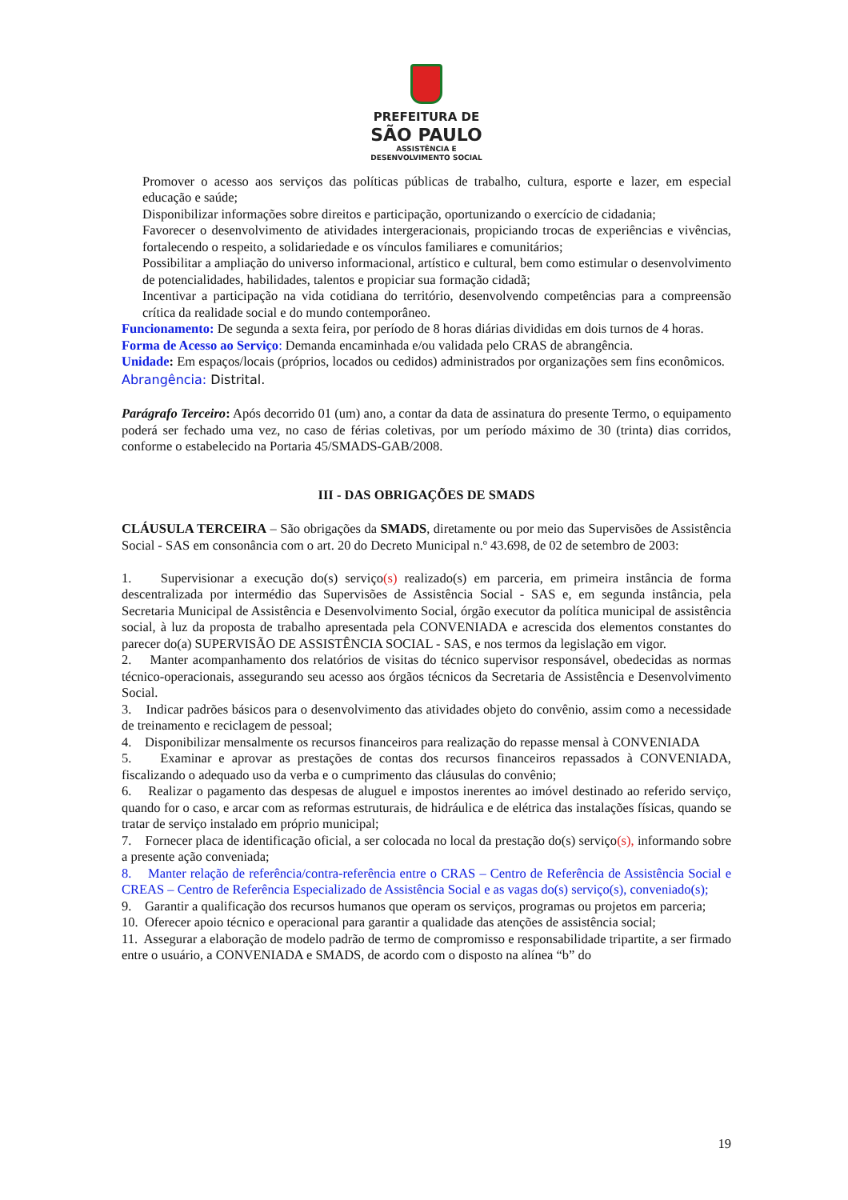PREFEITURA DE
SÃO PAULO
ASSISTÊNCIA E
DESENVOLVIMENTO SOCIAL
Promover o acesso aos serviços das políticas públicas de trabalho, cultura, esporte e lazer, em especial educação e saúde;
Disponibilizar informações sobre direitos e participação, oportunizando o exercício de cidadania;
Favorecer o desenvolvimento de atividades intergeracionais, propiciando trocas de experiências e vivências, fortalecendo o respeito, a solidariedade e os vínculos familiares e comunitários;
Possibilitar a ampliação do universo informacional, artístico e cultural, bem como estimular o desenvolvimento de potencialidades, habilidades, talentos e propiciar sua formação cidadã;
Incentivar a participação na vida cotidiana do território, desenvolvendo competências para a compreensão crítica da realidade social e do mundo contemporâneo.
Funcionamento: De segunda a sexta feira, por período de 8 horas diárias divididas em dois turnos de 4 horas.
Forma de Acesso ao Serviço: Demanda encaminhada e/ou validada pelo CRAS de abrangência.
Unidade: Em espaços/locais (próprios, locados ou cedidos) administrados por organizações sem fins econômicos.
Abrangência: Distrital.
Parágrafo Terceiro: Após decorrido 01 (um) ano, a contar da data de assinatura do presente Termo, o equipamento poderá ser fechado uma vez, no caso de férias coletivas, por um período máximo de 30 (trinta) dias corridos, conforme o estabelecido na Portaria 45/SMADS-GAB/2008.
III - DAS OBRIGAÇÕES DE SMADS
CLÁUSULA TERCEIRA – São obrigações da SMADS, diretamente ou por meio das Supervisões de Assistência Social - SAS em consonância com o art. 20 do Decreto Municipal n.º 43.698, de 02 de setembro de 2003:
1. Supervisionar a execução do(s) serviço(s) realizado(s) em parceria, em primeira instância de forma descentralizada por intermédio das Supervisões de Assistência Social - SAS e, em segunda instância, pela Secretaria Municipal de Assistência e Desenvolvimento Social, órgão executor da política municipal de assistência social, à luz da proposta de trabalho apresentada pela CONVENIADA e acrescida dos elementos constantes do parecer do(a) SUPERVISÃO DE ASSISTÊNCIA SOCIAL - SAS, e nos termos da legislação em vigor.
2. Manter acompanhamento dos relatórios de visitas do técnico supervisor responsável, obedecidas as normas técnico-operacionais, assegurando seu acesso aos órgãos técnicos da Secretaria de Assistência e Desenvolvimento Social.
3. Indicar padrões básicos para o desenvolvimento das atividades objeto do convênio, assim como a necessidade de treinamento e reciclagem de pessoal;
4. Disponibilizar mensalmente os recursos financeiros para realização do repasse mensal à CONVENIADA
5. Examinar e aprovar as prestações de contas dos recursos financeiros repassados à CONVENIADA, fiscalizando o adequado uso da verba e o cumprimento das cláusulas do convênio;
6. Realizar o pagamento das despesas de aluguel e impostos inerentes ao imóvel destinado ao referido serviço, quando for o caso, e arcar com as reformas estruturais, de hidráulica e de elétrica das instalações físicas, quando se tratar de serviço instalado em próprio municipal;
7. Fornecer placa de identificação oficial, a ser colocada no local da prestação do(s) serviço(s), informando sobre a presente ação conveniada;
8. Manter relação de referência/contra-referência entre o CRAS – Centro de Referência de Assistência Social e CREAS – Centro de Referência Especializado de Assistência Social e as vagas do(s) serviço(s), conveniado(s);
9. Garantir a qualificação dos recursos humanos que operam os serviços, programas ou projetos em parceria;
10. Oferecer apoio técnico e operacional para garantir a qualidade das atenções de assistência social;
11. Assegurar a elaboração de modelo padrão de termo de compromisso e responsabilidade tripartite, a ser firmado entre o usuário, a CONVENIADA e SMADS, de acordo com o disposto na alínea “b” do
19